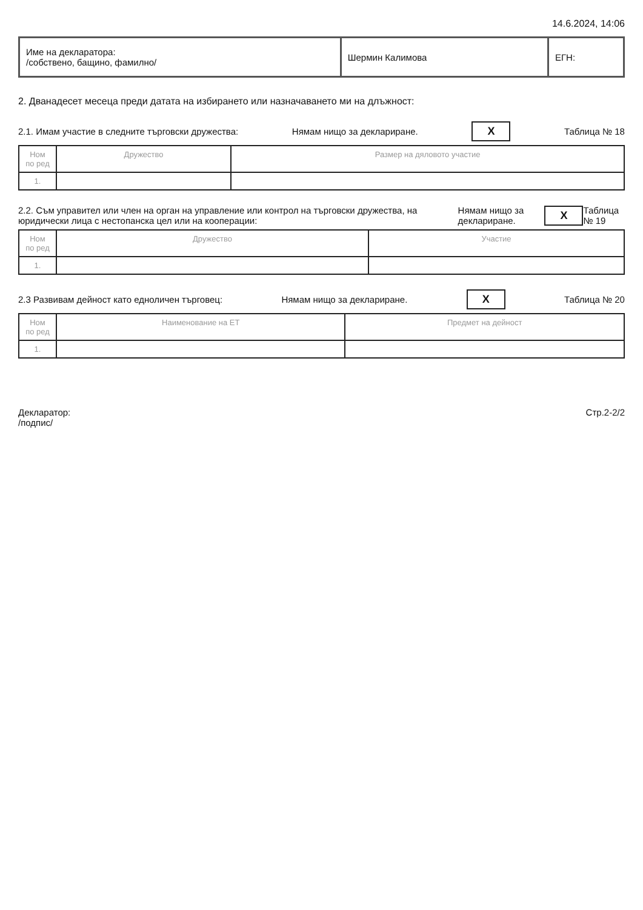14.6.2024, 14:06
| Име на декларатора: /собствено, бащино, фамилно/ | Шермин Калимова | ЕГН: |
2. Дванадесет месеца преди датата на избирането или назначаването ми на длъжност:
2.1. Имам участие в следните търговски дружества: Нямам нищо за деклариране. X Таблица № 18
| Ном по ред | Дружество | Размер на дяловото участие |
| --- | --- | --- |
| 1. | | |
2.2. Съм управител или член на орган на управление или контрол на търговски дружества, на юридически лица с нестопанска цел или на кооперации: Нямам нищо за деклариране. X Таблица № 19
| Ном по ред | Дружество | Участие |
| --- | --- | --- |
| 1. | | |
2.3 Развивам дейност като едноличен търговец: Нямам нищо за деклариране. X Таблица № 20
| Ном по ред | Наименование на ЕТ | Предмет на дейност |
| --- | --- | --- |
| 1. | | |
Декларатор:
/подпис/ Стр.2-2/2